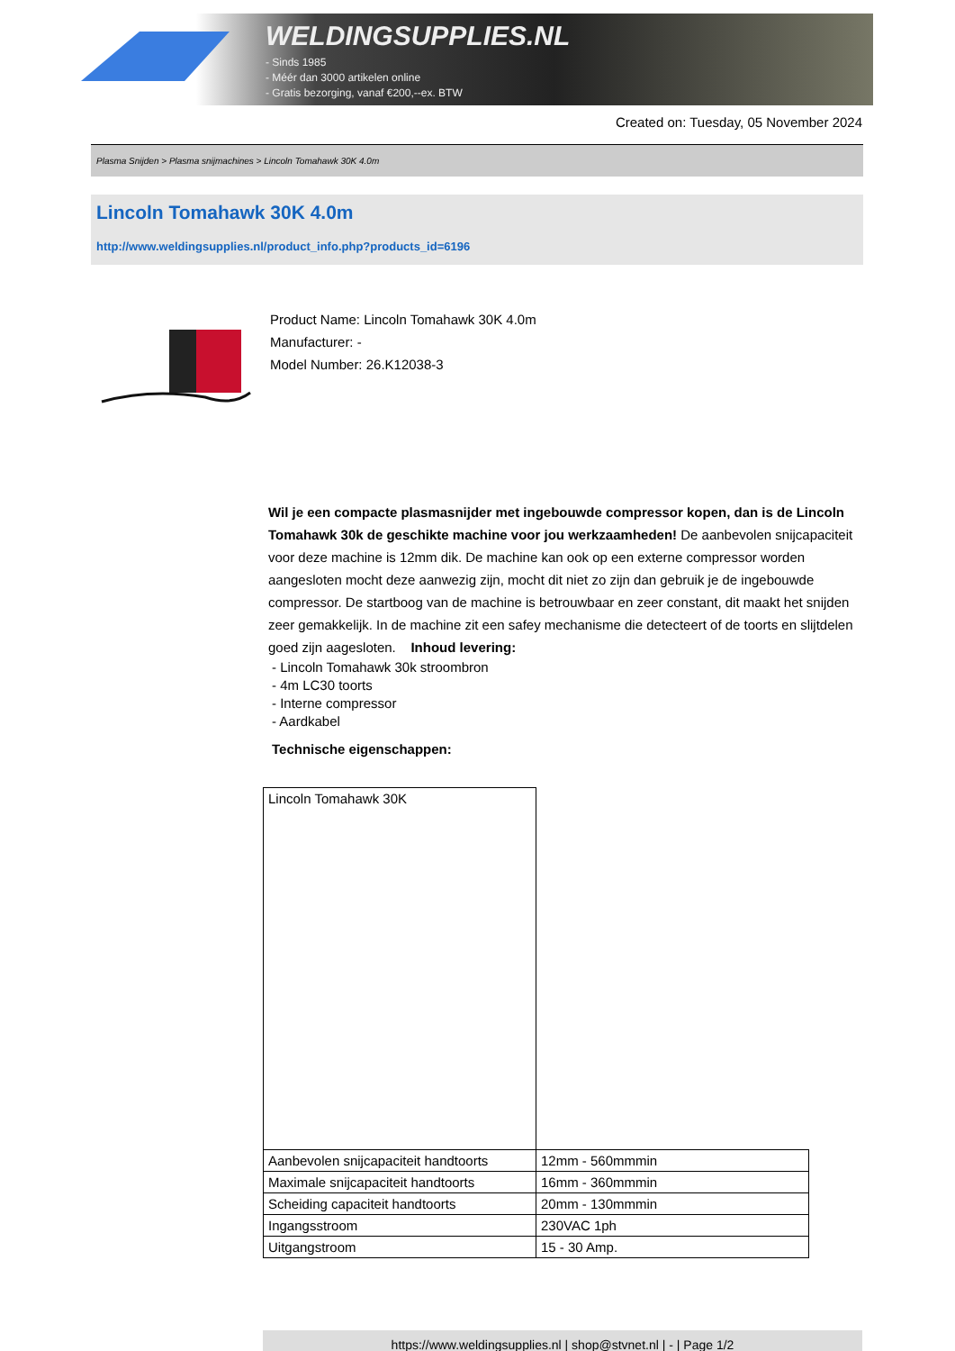WELDINGSUPPLIES.NL
- Sinds 1985
- Méér dan 3000 artikelen online
- Gratis bezorging, vanaf €200,--ex. BTW
Created on: Tuesday, 05 November 2024
Plasma Snijden > Plasma snijmachines > Lincoln Tomahawk 30K 4.0m
Lincoln Tomahawk 30K 4.0m
http://www.weldingsupplies.nl/product_info.php?products_id=6196
Product Name: Lincoln Tomahawk 30K 4.0m
Manufacturer: -
Model Number: 26.K12038-3
Wil je een compacte plasmasnijder met ingebouwde compressor kopen, dan is de Lincoln Tomahawk 30k de geschikte machine voor jou werkzaamheden! De aanbevolen snijcapaciteit voor deze machine is 12mm dik. De machine kan ook op een externe compressor worden aangesloten mocht deze aanwezig zijn, mocht dit niet zo zijn dan gebruik je de ingebouwde compressor. De startboog van de machine is betrouwbaar en zeer constant, dit maakt het snijden zeer gemakkelijk. In de machine zit een safey mechanisme die detecteert of de toorts en slijtdelen goed zijn aagesloten. Inhoud levering:
- Lincoln Tomahawk 30k stroombron
- 4m LC30 toorts
- Interne compressor
- Aardkabel
Technische eigenschappen:
| Lincoln Tomahawk 30K | |
| Aanbevolen snijcapaciteit handtoorts | 12mm - 560mmmin |
| Maximale snijcapaciteit handtoorts | 16mm - 360mmmin |
| Scheiding capaciteit handtoorts | 20mm - 130mmmin |
| Ingangsstroom | 230VAC 1ph |
| Uitgangstroom | 15 - 30 Amp. |
https://www.weldingsupplies.nl | shop@stvnet.nl | - | Page 1/2